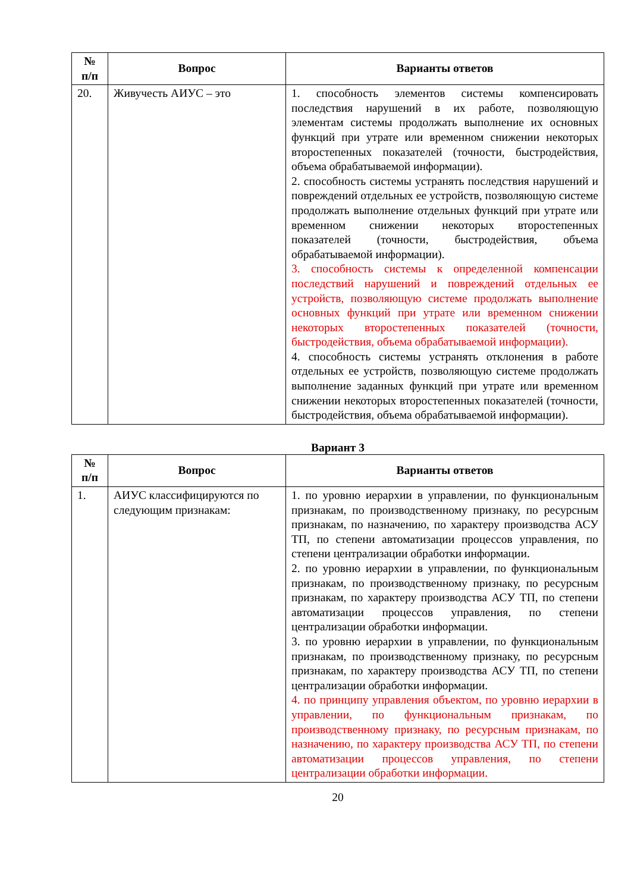| № п/п | Вопрос | Варианты ответов |
| --- | --- | --- |
| 20. | Живучесть АИУС – это | 1. способность элементов системы компенсировать последствия нарушений в их работе, позволяющую элементам системы продолжать выполнение их основных функций при утрате или временном снижении некоторых второстепенных показателей (точности, быстродействия, объема обрабатываемой информации). 2. способность системы устранять последствия нарушений и повреждений отдельных ее устройств, позволяющую системе продолжать выполнение отдельных функций при утрате или временном снижении некоторых второстепенных показателей (точности, быстродействия, объема обрабатываемой информации). 3. способность системы к определенной компенсации последствий нарушений и повреждений отдельных ее устройств, позволяющую системе продолжать выполнение основных функций при утрате или временном снижении некоторых второстепенных показателей (точности, быстродействия, объема обрабатываемой информации). 4. способность системы устранять отклонения в работе отдельных ее устройств, позволяющую системе продолжать выполнение заданных функций при утрате или временном снижении некоторых второстепенных показателей (точности, быстродействия, объема обрабатываемой информации). |
Вариант 3
| № п/п | Вопрос | Варианты ответов |
| --- | --- | --- |
| 1. | АИУС классифицируются по следующим признакам: | 1. по уровню иерархии в управлении, по функциональным признакам, по производственному признаку, по ресурсным признакам, по назначению, по характеру производства АСУ ТП, по степени автоматизации процессов управления, по степени централизации обработки информации. 2. по уровню иерархии в управлении, по функциональным признакам, по производственному признаку, по ресурсным признакам, по характеру производства АСУ ТП, по степени автоматизации процессов управления, по степени централизации обработки информации. 3. по уровню иерархии в управлении, по функциональным признакам, по производственному признаку, по ресурсным признакам, по характеру производства АСУ ТП, по степени централизации обработки информации. 4. по принципу управления объектом, по уровню иерархии в управлении, по функциональным признакам, по производственному признаку, по ресурсным признакам, по назначению, по характеру производства АСУ ТП, по степени автоматизации процессов управления, по степени централизации обработки информации. |
20